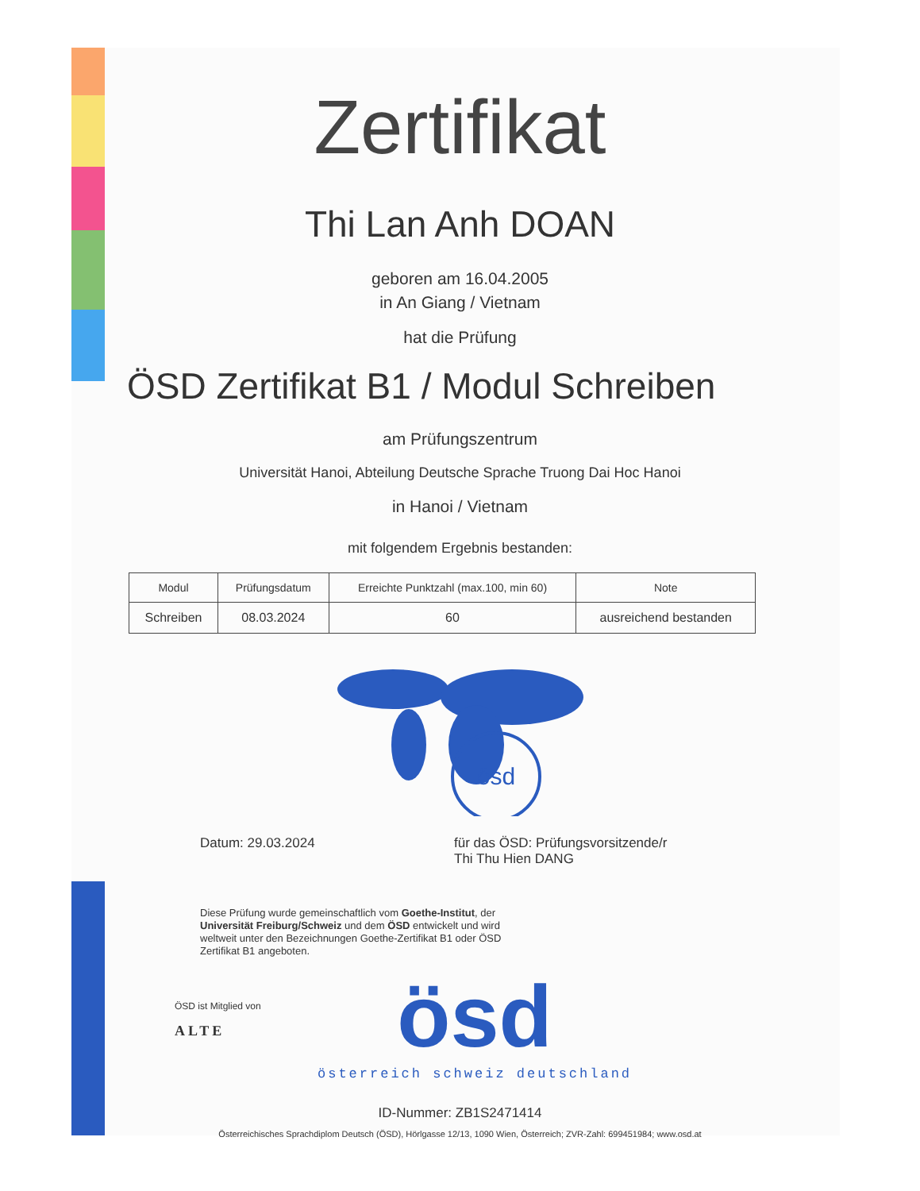Zertifikat
Thi Lan Anh DOAN
geboren am 16.04.2005
in An Giang / Vietnam
hat die Prüfung
ÖSD Zertifikat B1 / Modul Schreiben
am Prüfungszentrum
Universität Hanoi, Abteilung Deutsche Sprache Truong Dai Hoc Hanoi
in Hanoi / Vietnam
mit folgendem Ergebnis bestanden:
| Modul | Prüfungsdatum | Erreichte Punktzahl (max.100, min 60) | Note |
| --- | --- | --- | --- |
| Schreiben | 08.03.2024 | 60 | ausreichend bestanden |
ösd
Datum: 29.03.2024 für das ÖSD: Prüfungsvorsitzende/r
Thi Thu Hien DANG
Diese Prüfung wurde gemeinschaftlich vom Goethe-Institut, der Universität Freiburg/Schweiz und dem ÖSD entwickelt und wird weltweit unter den Bezeichnungen Goethe-Zertifikat B1 oder ÖSD Zertifikat B1 angeboten.
ÖSD ist Mitglied von
ALTE
ösd
österreich schweiz deutschland
ID-Nummer: ZB1S2471414
Österreichisches Sprachdiplom Deutsch (ÖSD), Hörlgasse 12/13, 1090 Wien, Österreich; ZVR-Zahl: 699451984; www.osd.at